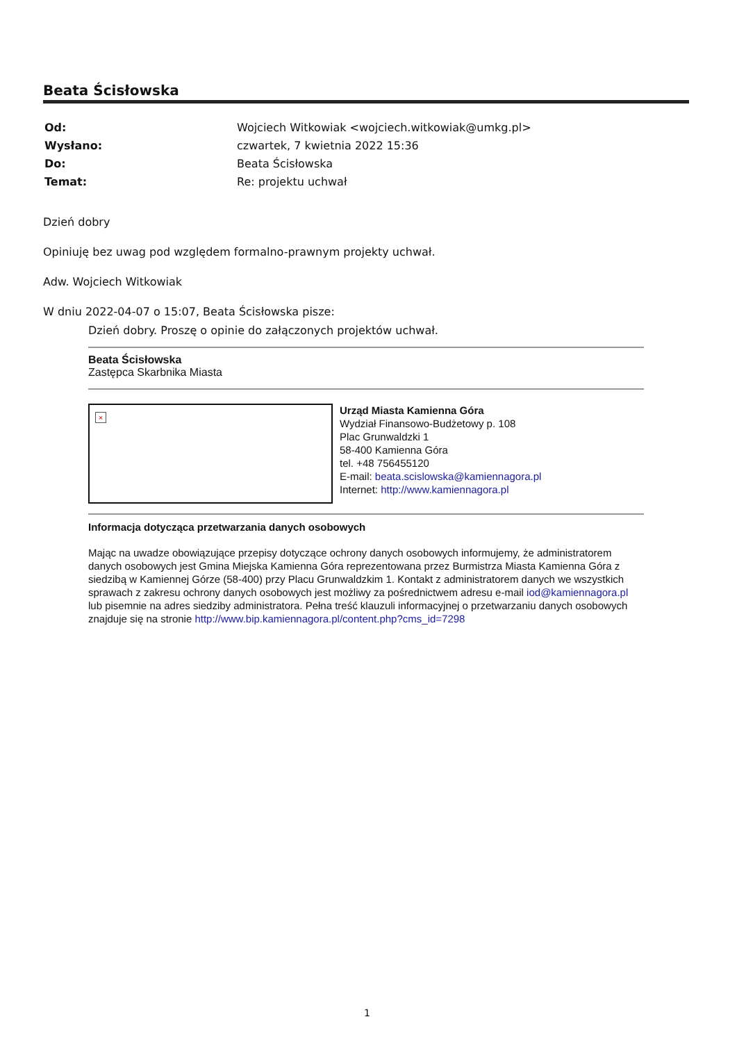Beata Ścisłowska
| Od: | Wojciech Witkowiak <wojciech.witkowiak@umkg.pl> |
| Wysłano: | czwartek, 7 kwietnia 2022 15:36 |
| Do: | Beata Ścisłowska |
| Temat: | Re: projektu uchwał |
Dzień dobry
Opiniuję bez uwag pod względem formalno-prawnym projekty uchwał.
Adw. Wojciech Witkowiak
W dniu 2022-04-07 o 15:07, Beata Ścisłowska pisze:
Dzień dobry. Proszę o opinie do załączonych projektów uchwał.
Beata Ścisłowska
Zastępca Skarbnika Miasta
×
Urząd Miasta Kamienna Góra
Wydział Finansowo-Budżetowy p. 108
Plac Grunwaldzki 1
58-400 Kamienna Góra
tel. +48 756455120
E-mail: beata.scislowska@kamiennagora.pl
Internet: http://www.kamiennagora.pl
Informacja dotycząca przetwarzania danych osobowych
Mając na uwadze obowiązujące przepisy dotyczące ochrony danych osobowych informujemy, że administratorem danych osobowych jest Gmina Miejska Kamienna Góra reprezentowana przez Burmistrza Miasta Kamienna Góra z siedzibą w Kamiennej Górze (58-400) przy Placu Grunwaldzkim 1. Kontakt z administratorem danych we wszystkich sprawach z zakresu ochrony danych osobowych jest możliwy za pośrednictwem adresu e-mail iod@kamiennagora.pl lub pisemnie na adres siedziby administratora. Pełna treść klauzuli informacyjnej o przetwarzaniu danych osobowych znajduje się na stronie http://www.bip.kamiennagora.pl/content.php?cms_id=7298
1